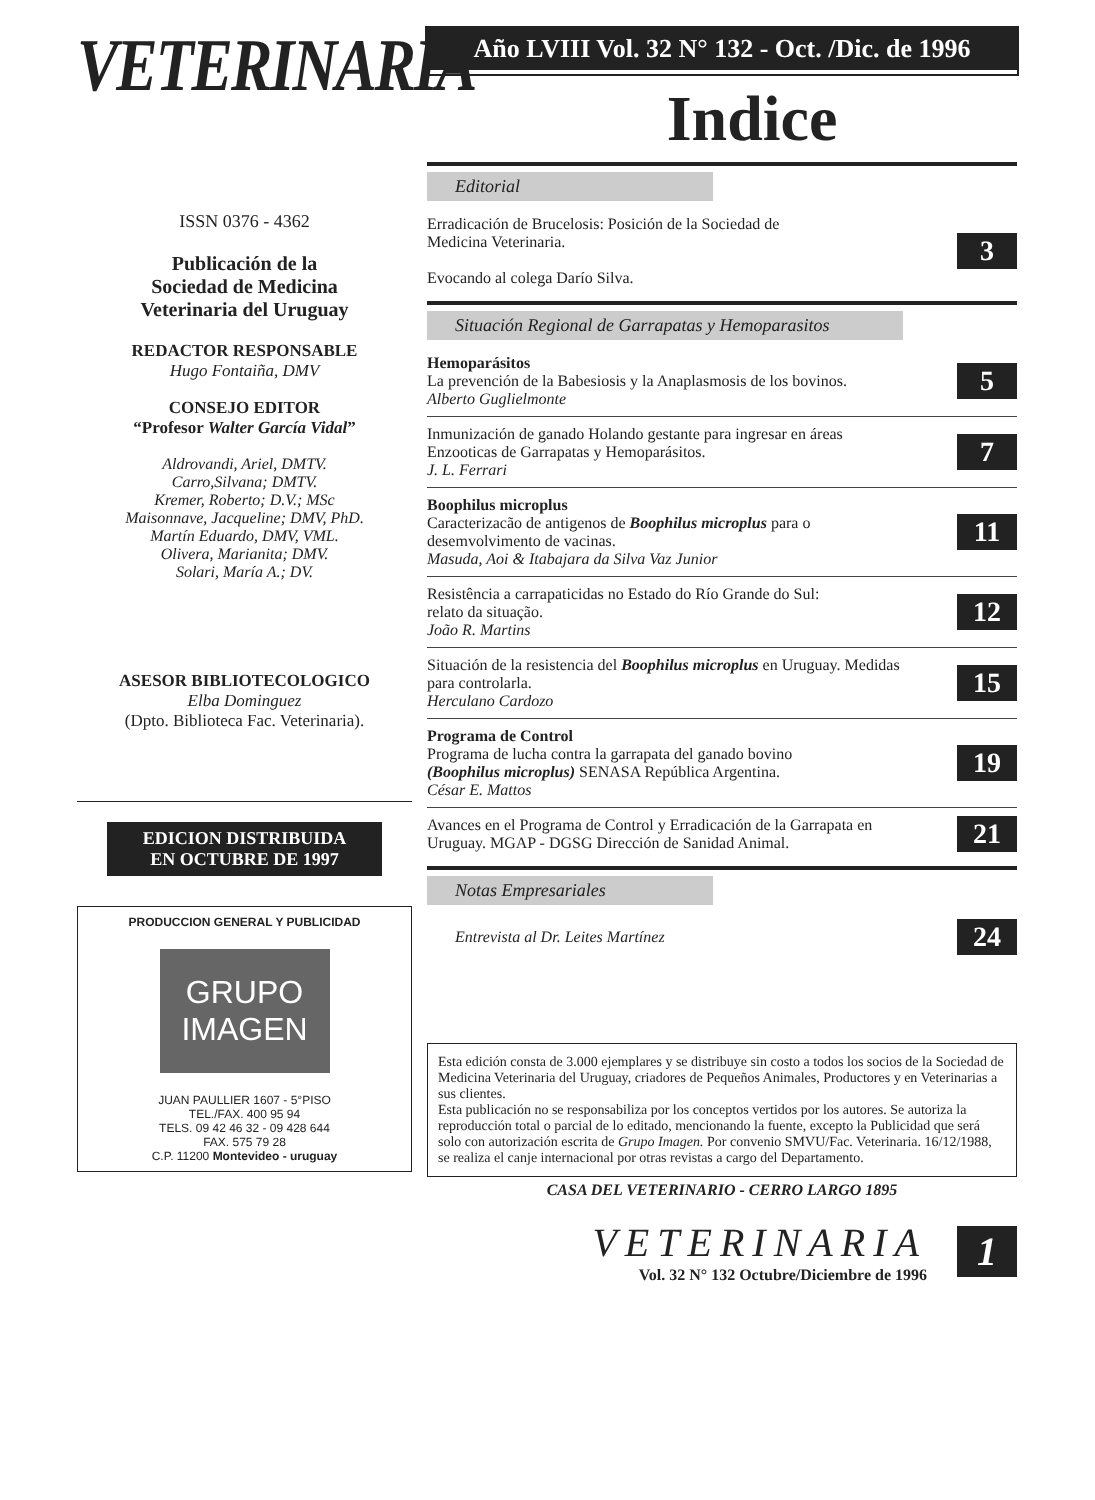VETERINARIA
ISSN 0376 - 4362
Publicación de la
Sociedad de Medicina
Veterinaria del Uruguay
REDACTOR RESPONSABLE
Hugo Fontaiña, DMV
CONSEJO EDITOR
“Profesor Walter García Vidal”
Aldrovandi, Ariel, DMTV.
Carro,Silvana; DMTV.
Kremer, Roberto; D.V.; MSc
Maisonnave, Jacqueline; DMV, PhD.
Martín Eduardo, DMV, VML.
Olivera, Marianita; DMV.
Solari, María A.; DV.
ASESOR BIBLIOTECOLOGICO
Elba Dominguez
(Dpto. Biblioteca Fac. Veterinaria).
EDICION DISTRIBUIDA
EN OCTUBRE DE 1997
PRODUCCION GENERAL Y PUBLICIDAD
GRUPO
IMAGEN
JUAN PAULLIER 1607 - 5°PISO
TEL./FAX. 400 95 94
TELS. 09 42 46 32 - 09 428 644
FAX. 575 79 28
C.P. 11200 Montevideo - uruguay
Año LVIII Vol. 32 N° 132 - Oct. /Dic. de 1996
Indice
Editorial
Erradicación de Brucelosis: Posición de la Sociedad de
Medicina Veterinaria.
Evocando al colega Darío Silva. 3
Situación Regional de Garrapatas y Hemoparasitos
Hemoparásitos
La prevención de la Babesiosis y la Anaplasmosis de los bovinos.
Alberto Guglielmonte 5
Inmunización de ganado Holando gestante para ingresar en áreas
Enzooticas de Garrapatas y Hemoparásitos.
J. L. Ferrari 7
Boophilus microplus
Caracterizacão de antigenos de Boophilus microplus para o
desemvolvimento de vacinas.
Masuda, Aoi & Itabajara da Silva Vaz Junior 11
Resistência a carrapaticidas no Estado do Río Grande do Sul:
relato da situação.
João R. Martins 12
Situación de la resistencia del Boophilus microplus en Uruguay. Medidas
para controlarla.
Herculano Cardozo 15
Programa de Control
Programa de lucha contra la garrapata del ganado bovino
(Boophilus microplus) SENASA República Argentina.
César E. Mattos 19
Avances en el Programa de Control y Erradicación de la Garrapata en
Uruguay. MGAP - DGSG Dirección de Sanidad Animal. 21
Notas Empresariales
Entrevista al Dr. Leites Martínez 24
Esta edición consta de 3.000 ejemplares y se distribuye sin costo a todos los socios de la Sociedad de Medicina Veterinaria del Uruguay, criadores de Pequeños Animales, Productores y en Veterinarias a sus clientes.
Esta publicación no se responsabiliza por los conceptos vertidos por los autores. Se autoriza la reproducción total o parcial de lo editado, mencionando la fuente, excepto la Publicidad que será solo con autorización escrita de Grupo Imagen. Por convenio SMVU/Fac. Veterinaria. 16/12/1988, se realiza el canje internacional por otras revistas a cargo del Departamento.
CASA DEL VETERINARIO - CERRO LARGO 1895
VETERINARIA
Vol. 32 N° 132 Octubre/Diciembre de 1996
1